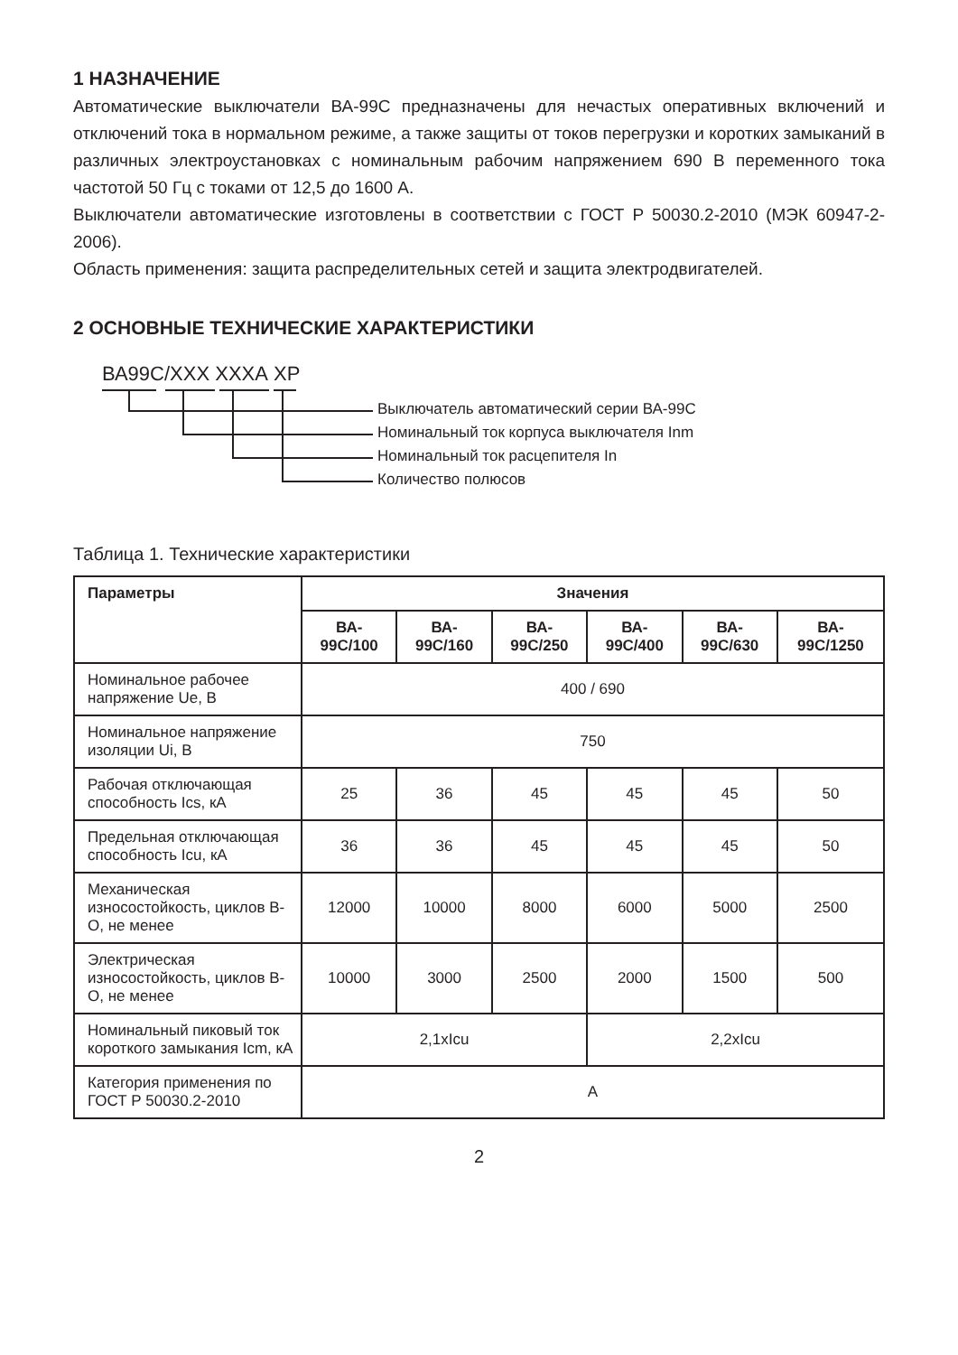1 НАЗНАЧЕНИЕ
Автоматические выключатели ВА-99С предназначены для нечастых оперативных включений и отключений тока в нормальном режиме, а также защиты от токов перегрузки и коротких замыканий в различных электроустановках с номинальным рабочим напряжением 690 В переменного тока частотой 50 Гц с токами от 12,5 до 1600 А.
Выключатели автоматические изготовлены в соответствии с ГОСТ Р 50030.2-2010 (МЭК 60947-2-2006).
Область применения: защита распределительных сетей и защита электродвигателей.
2 ОСНОВНЫЕ ТЕХНИЧЕСКИЕ ХАРАКТЕРИСТИКИ
ВА99С/ХХХ ХХХА ХР
Выключатель автоматический серии ВА-99С
Номинальный ток корпуса выключателя Inm
Номинальный ток расцепителя In
Количество полюсов
Таблица 1. Технические характеристики
| Параметры | Значения | | | | | |
| --- | --- | --- | --- | --- | --- | --- |
| | ВА- 99С/100 | ВА- 99С/160 | ВА- 99С/250 | ВА- 99С/400 | ВА- 99С/630 | ВА- 99С/1250 |
| Номинальное рабочее напряжение Ue, В | 400 / 690 | | | | | |
| Номинальное напряжение изоляции Ui, В | 750 | | | | | |
| Рабочая отключающая способность Ics, кА | 25 | 36 | 45 | 45 | 45 | 50 |
| Предельная отключающая способность Icu, кА | 36 | 36 | 45 | 45 | 45 | 50 |
| Механическая износостойкость, циклов В-О, не менее | 12000 | 10000 | 8000 | 6000 | 5000 | 2500 |
| Электрическая износостойкость, циклов В-О, не менее | 10000 | 3000 | 2500 | 2000 | 1500 | 500 |
| Номинальный пиковый ток короткого замыкания Icm, кА | 2,1xIcu | | | 2,2xIcu | | |
| Категория применения по ГОСТ Р 50030.2-2010 | А | | | | | |
2